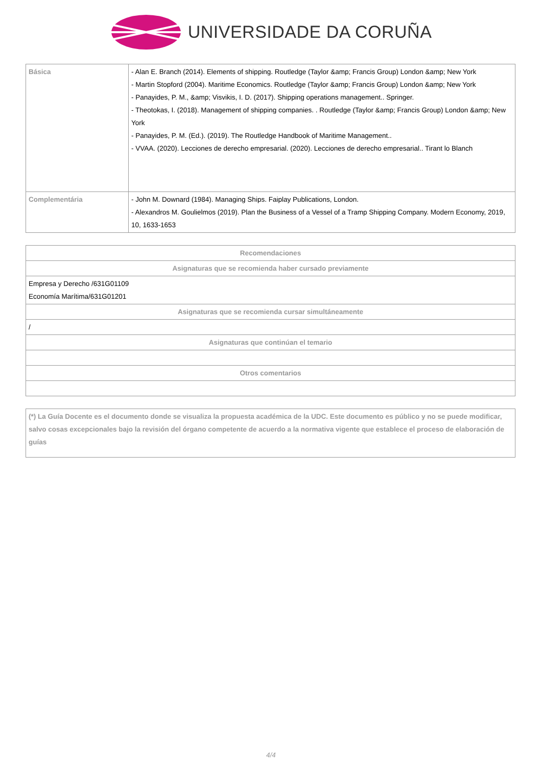UNIVERSIDADE DA CORUÑA
| Básica | - Alan E. Branch (2014). Elements of shipping. Routledge (Taylor &amp; Francis Group) London &amp; New York - Martin Stopford (2004). Maritime Economics. Routledge (Taylor &amp; Francis Group) London &amp; New York - Panayides, P. M., &amp; Visvikis, I. D. (2017). Shipping operations management.. Springer. - Theotokas, I. (2018). Management of shipping companies. . Routledge (Taylor &amp; Francis Group) London &amp; New York - Panayides, P. M. (Ed.). (2019). The Routledge Handbook of Maritime Management.. - VVAA. (2020). Lecciones de derecho empresarial. (2020). Lecciones de derecho empresarial.. Tirant lo Blanch |
| Complementária | - John M. Downard (1984). Managing Ships. Faiplay Publications, London. - Alexandros M. Goulielmos (2019). Plan the Business of a Vessel of a Tramp Shipping Company. Modern Economy, 2019, 10, 1633-1653 |
| Recomendaciones |
| --- |
| Asignaturas que se recomienda haber cursado previamente |
| Empresa y Derecho /631G01109 Economía Marítima/631G01201 |
| Asignaturas que se recomienda cursar simultáneamente |
| / |
| Asignaturas que continúan el temario |
| Otros comentarios |
| (*) La Guía Docente es el documento donde se visualiza la propuesta académica de la UDC. Este documento es público y no se puede modificar, salvo cosas excepcionales bajo la revisión del órgano competente de acuerdo a la normativa vigente que establece el proceso de elaboración de guías |
4/4